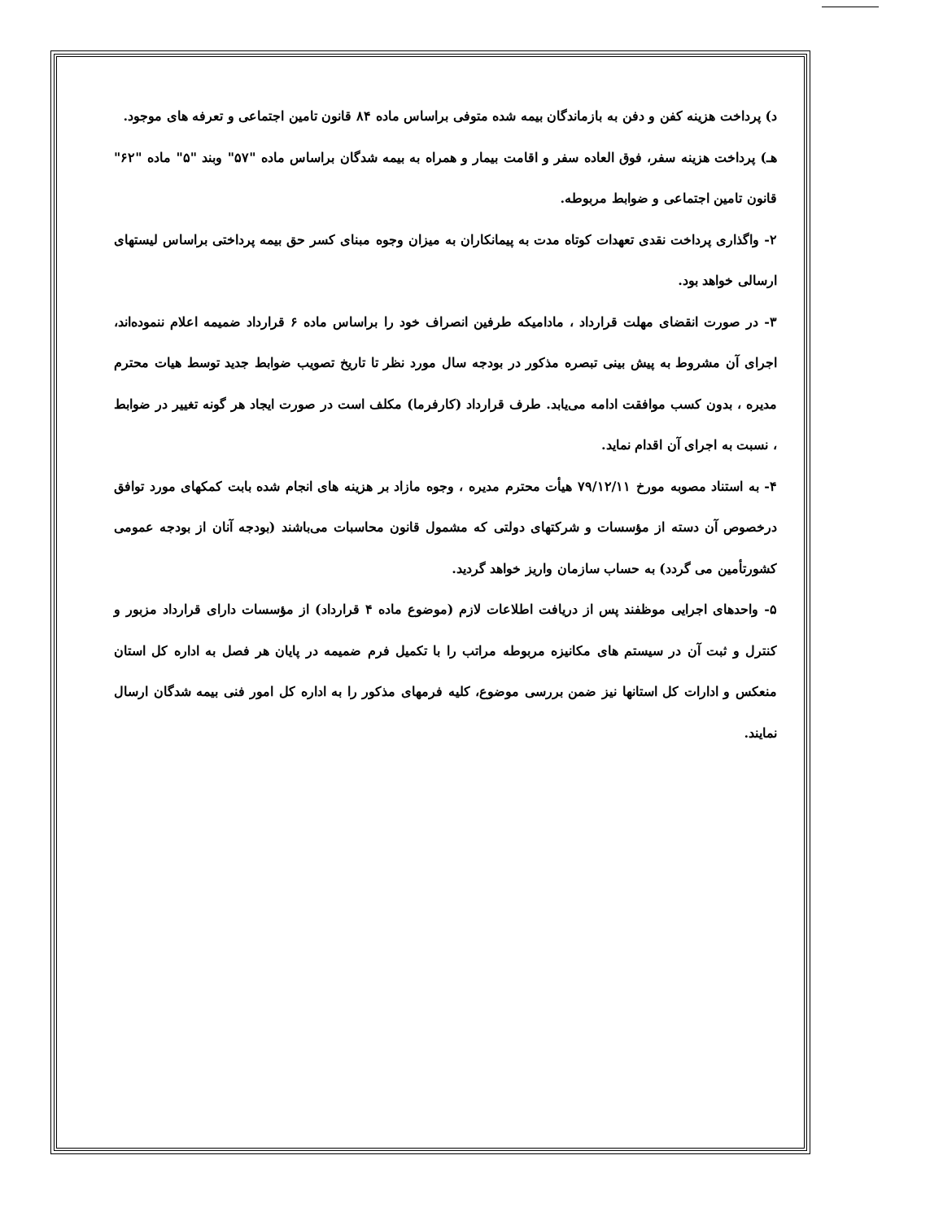د) پرداخت هزینه کفن و دفن به بازماندگان بیمه شده متوفی براساس ماده ۸۴ قانون تامین اجتماعی و تعرفه های موجود.
هـ) پرداخت هزینه سفر، فوق العاده سفر و اقامت بیمار و همراه به بیمه شدگان براساس ماده "۵۷" وبند "۵" ماده "۶۲" قانون تامین اجتماعی و ضوابط مربوطه.
۲- واگذاری پرداخت نقدی تعهدات کوتاه مدت به پیمانکاران به میزان وجوه مبنای کسر حق بیمه پرداختی براساس لیستهای ارسالی خواهد بود.
۳- در صورت انقضای مهلت قرارداد ، مادامیکه طرفین انصراف خود را براساس ماده ۶ قرارداد ضمیمه اعلام ننموده‌اند، اجرای آن مشروط به پیش بینی تبصره مذکور در بودجه سال مورد نظر تا تاریخ تصویب ضوابط جدید توسط هیات محترم مدیره ، بدون کسب موافقت ادامه می‌یابد. طرف قرارداد (کارفرما) مکلف است در صورت ایجاد هر گونه تغییر در ضوابط ، نسبت به اجرای آن اقدام نماید.
۴- به استناد مصوبه مورخ ۷۹/۱۲/۱۱ هیأت محترم مدیره ، وجوه مازاد بر هزینه های انجام شده بابت کمکهای مورد توافق درخصوص آن دسته از مؤسسات و شرکتهای دولتی که مشمول قانون محاسبات می‌باشند (بودجه آنان از بودجه عمومی کشورتأمین می گردد) به حساب سازمان واریز خواهد گردید.
۵- واحدهای اجرایی موظفند پس از دریافت اطلاعات لازم (موضوع ماده ۴ قرارداد) از مؤسسات دارای قرارداد مزبور و کنترل و ثبت آن در سیستم های مکانیزه مربوطه مراتب را با تکمیل فرم ضمیمه در پایان هر فصل به اداره کل استان منعکس و ادارات کل استانها نیز ضمن بررسی موضوع، کلیه فرمهای مذکور را به اداره کل امور فنی بیمه شدگان ارسال نمایند.